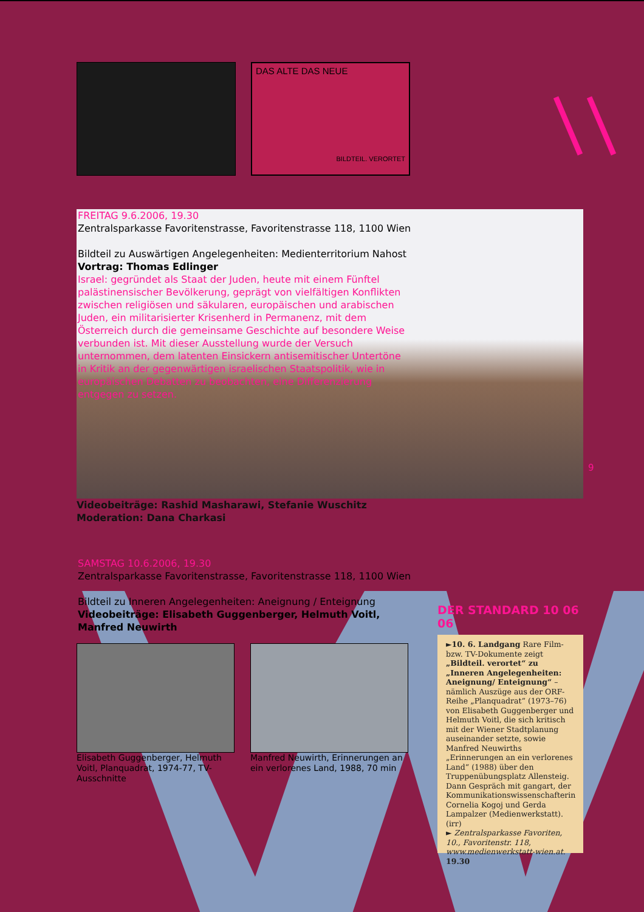DAS ALTE DAS NEUE
BILDTEIL. VERORTET
FREITAG 9.6.2006, 19.30
Zentralsparkasse Favoritenstrasse, Favoritenstrasse 118, 1100 Wien
Bildteil zu Auswärtigen Angelegenheiten: Medienterritorium Nahost
Vortrag: Thomas Edlinger
Israel: gegründet als Staat der Juden, heute mit einem Fünftel palästinensischer Bevölkerung, geprägt von vielfältigen Konflikten zwischen religiösen und säkularen, europäischen und arabischen Juden, ein militarisierter Krisenherd in Permanenz, mit dem Österreich durch die gemeinsame Geschichte auf besondere Weise verbunden ist. Mit dieser Ausstellung wurde der Versuch unternommen, dem latenten Einsickern antisemitischer Untertöne in Kritik an der gegenwärtigen israelischen Staatspolitik, wie in europäischen Debatten zu beobachten, eine Differenzierung entgegen zu setzen.
Videobeiträge: Rashid Masharawi, Stefanie Wuschitz
Moderation: Dana Charkasi
9
SAMSTAG 10.6.2006, 19.30
Zentralsparkasse Favoritenstrasse, Favoritenstrasse 118, 1100 Wien
Bildteil zu Inneren Angelegenheiten: Aneignung / Enteignung
Videobeiträge: Elisabeth Guggenberger, Helmuth Voitl, Manfred Neuwirth
Elisabeth Guggenberger, Helmuth Voitl, Planquadrat, 1974-77, TV-Ausschnitte
Manfred Neuwirth, Erinnerungen an ein verlorenes Land, 1988, 70 min
DER STANDARD 10 06 06
►10. 6. Landgang Rare Film- bzw. TV-Dokumente zeigt „Bildteil. verortet“ zu „Inneren Angelegenheiten: Aneignung/ Enteignung“ – nämlich Auszüge aus der ORF-Reihe „Planquadrat“ (1973–76) von Elisabeth Guggenberger und Helmuth Voitl, die sich kritisch mit der Wiener Stadtplanung auseinander setzte, sowie Manfred Neuwirths „Erinnerungen an ein verlorenes Land“ (1988) über den Truppenübungsplatz Allensteig. Dann Gespräch mit gangart, der Kommunikationswissenschafterin Cornelia Kogoj und Gerda Lampalzer (Medienwerkstatt). (irr)
► Zentralsparkasse Favoriten, 10., Favoritenstr. 118, www.medienwerkstatt-wien.at. 19.30